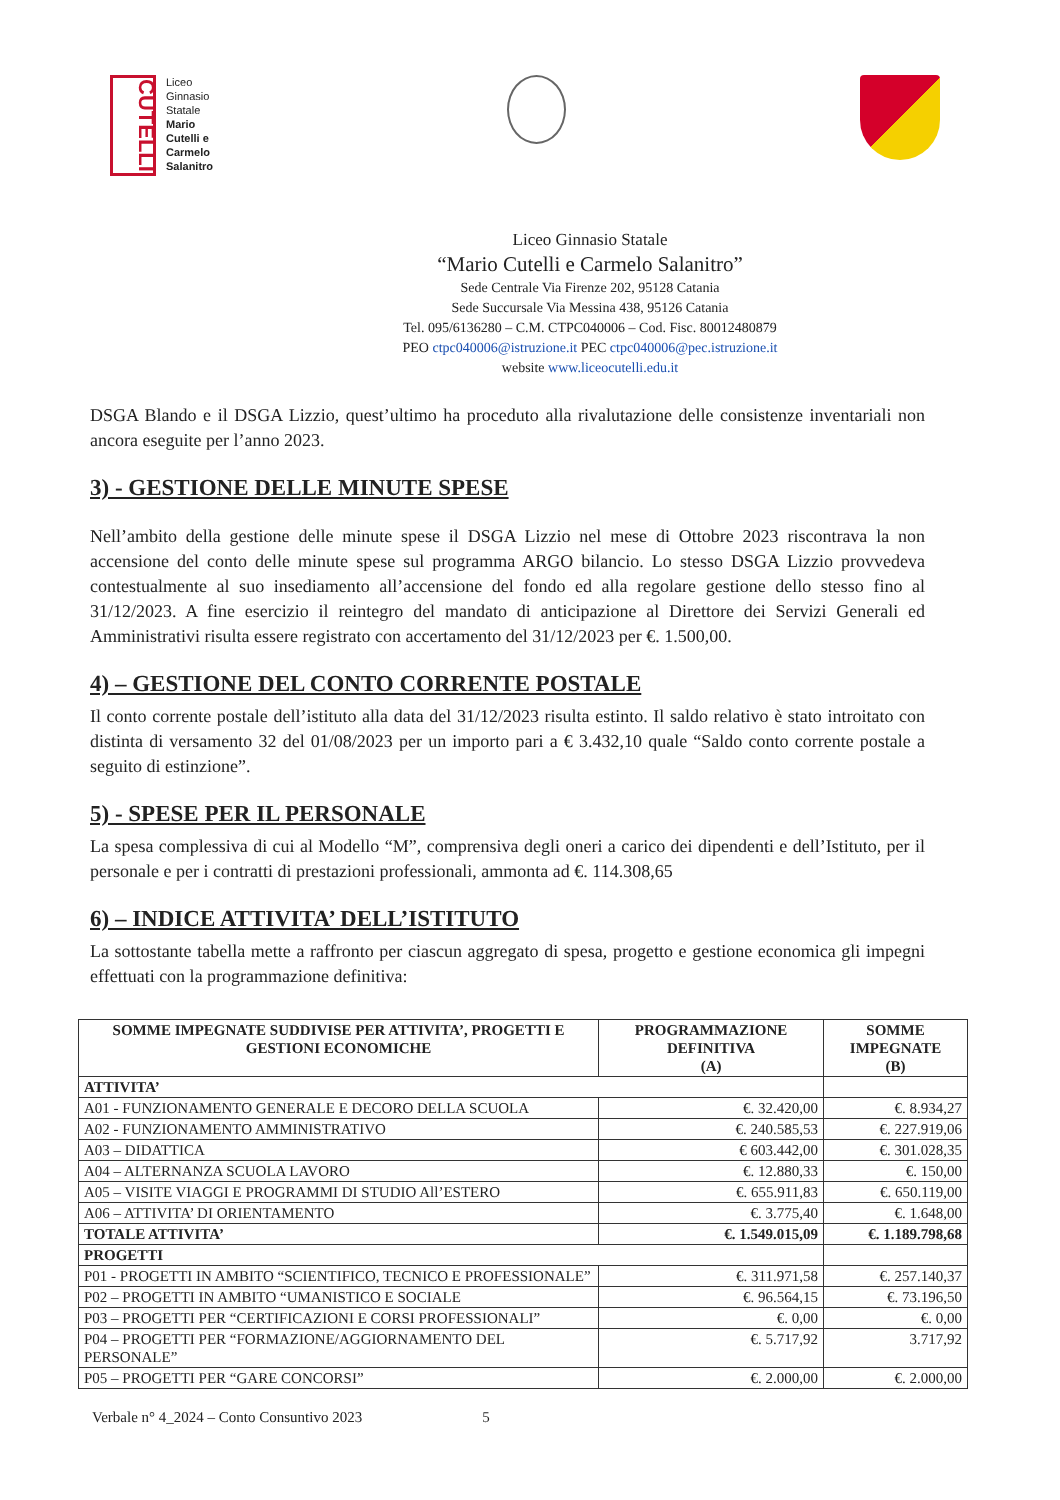CUTELLI
Liceo
Ginnasio
Statale
Mario
Cutelli e
Carmelo
Salanitro
Liceo Ginnasio Statale
“Mario Cutelli e Carmelo Salanitro”
Sede Centrale Via Firenze 202, 95128 Catania
Sede Succursale Via Messina 438, 95126 Catania
Tel. 095/6136280 – C.M. CTPC040006 – Cod. Fisc. 80012480879
PEO ctpc040006@istruzione.it PEC ctpc040006@pec.istruzione.it
website www.liceocutelli.edu.it
DSGA Blando e il DSGA Lizzio, quest’ultimo ha proceduto alla rivalutazione delle consistenze inventariali non ancora eseguite per l’anno 2023.
3) - GESTIONE DELLE MINUTE SPESE
Nell’ambito della gestione delle minute spese il DSGA Lizzio nel mese di Ottobre 2023 riscontrava la non accensione del conto delle minute spese sul programma ARGO bilancio. Lo stesso DSGA Lizzio provvedeva contestualmente al suo insediamento all’accensione del fondo ed alla regolare gestione dello stesso fino al 31/12/2023. A fine esercizio il reintegro del mandato di anticipazione al Direttore dei Servizi Generali ed Amministrativi risulta essere registrato con accertamento del 31/12/2023 per €. 1.500,00.
4) – GESTIONE DEL CONTO CORRENTE POSTALE
Il conto corrente postale dell’istituto alla data del 31/12/2023 risulta estinto. Il saldo relativo è stato introitato con distinta di versamento 32 del 01/08/2023 per un importo pari a € 3.432,10 quale “Saldo conto corrente postale a seguito di estinzione”.
5) - SPESE PER IL PERSONALE
La spesa complessiva di cui al Modello “M”, comprensiva degli oneri a carico dei dipendenti e dell’Istituto, per il personale e per i contratti di prestazioni professionali, ammonta ad €. 114.308,65
6) – INDICE ATTIVITA’ DELL’ISTITUTO
La sottostante tabella mette a raffronto per ciascun aggregato di spesa, progetto e gestione economica gli impegni effettuati con la programmazione definitiva:
| SOMME IMPEGNATE SUDDIVISE PER ATTIVITA’, PROGETTI E GESTIONI ECONOMICHE | PROGRAMMAZIONE DEFINITIVA (A) | SOMME IMPEGNATE (B) |
| --- | --- | --- |
| ATTIVITA’ | | |
| A01 - FUNZIONAMENTO GENERALE E DECORO DELLA SCUOLA | €. 32.420,00 | €. 8.934,27 |
| A02 - FUNZIONAMENTO AMMINISTRATIVO | €. 240.585,53 | €. 227.919,06 |
| A03 – DIDATTICA | € 603.442,00 | €. 301.028,35 |
| A04 – ALTERNANZA SCUOLA LAVORO | €. 12.880,33 | €. 150,00 |
| A05 – VISITE VIAGGI E PROGRAMMI DI STUDIO All’ESTERO | €. 655.911,83 | €. 650.119,00 |
| A06 – ATTIVITA’ DI ORIENTAMENTO | €. 3.775,40 | €. 1.648,00 |
| TOTALE ATTIVITA’ | €. 1.549.015,09 | €. 1.189.798,68 |
| PROGETTI | | |
| P01 - PROGETTI IN AMBITO “SCIENTIFICO, TECNICO E PROFESSIONALE” | €. 311.971,58 | €. 257.140,37 |
| P02 – PROGETTI IN AMBITO “UMANISTICO E SOCIALE | €. 96.564,15 | €. 73.196,50 |
| P03 – PROGETTI PER “CERTIFICAZIONI E CORSI PROFESSIONALI” | €. 0,00 | €. 0,00 |
| P04 – PROGETTI PER “FORMAZIONE/AGGIORNAMENTO DEL PERSONALE” | €. 5.717,92 | 3.717,92 |
| P05 – PROGETTI PER “GARE CONCORSI” | €. 2.000,00 | €. 2.000,00 |
Verbale n° 4_2024 – Conto Consuntivo 2023 5